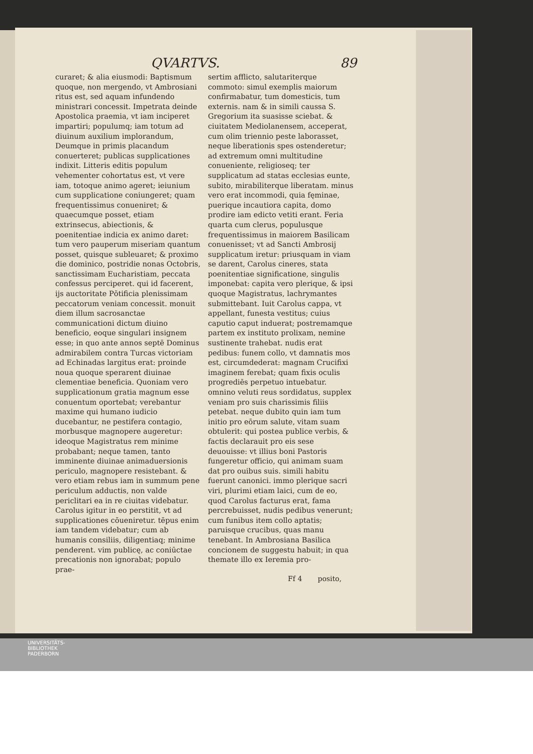QVARTVS. 89
curaret; & alia eiusmodi: Baptismum quoque, non mergendo, vt Ambrosiani ritus est, sed aquam infundendo ministrari concessit. Impetrata deinde Apostolica praemia, vt iam inciperet impartiri; populumq; iam totum ad diuinum auxilium implorandum, Deumque in primis placandum conuerteret; publicas supplicationes indixit. Litteris editis populum vehementer cohortatus est, vt vere iam, totoque animo ageret; ieiunium cum supplicatione coniungeret; quam frequentissimus conueniret; & quaecumque posset, etiam extrinsecus, abiectionis, & poenitentiae indicia ex animo daret: tum vero pauperum miseriam quantum posset, quisque subleuaret; & proximo die dominico, postridie nonas Octobris, sanctissimam Eucharistiam, peccata confessus perciperet. qui id facerent, ijs auctoritate Pōtificia plenissimam peccatorum veniam concessit. monuit diem illum sacrosanctae communicationi dictum diuino beneficio, eoque singulari insignem esse; in quo ante annos septē Dominus admirabilem contra Turcas victoriam ad Echinadas largitus erat: proinde noua quoque sperarent diuinae clementiae beneficia. Quoniam vero supplicationum gratia magnum esse conuentum oportebat; verebantur maxime qui humano iudicio ducebantur, ne pestifera contagio, morbusque magnopere augeretur: ideoque Magistratus rem minime probabant; neque tamen, tanto imminente diuinae animaduersionis periculo, magnopere resistebant. & vero etiam rebus iam in summum pene periculum adductis, non valde periclitari ea in re ciuitas videbatur. Carolus igitur in eo perstitit, vt ad supplicationes cōueniretur. tēpus enim iam tandem videbatur; cum ab humanis consiliis, diligentiaq; minime penderent. vim publicę, ac coniūctae precationis non ignorabat; populo prae-
sertim afflicto, salutariterque commoto: simul exemplis maiorum confirmabatur, tum domesticis, tum externis. nam & in simili caussa S. Gregorium ita suasisse sciebat. & ciuitatem Mediolanensem, acceperat, cum olim triennio peste laborasset, neque liberationis spes ostenderetur; ad extremum omni multitudine conueniente, religioseq; ter supplicatum ad statas ecclesias eunte, subito, mirabiliterque liberatam. minus vero erat incommodi, quia fęminae, puerique incautiora capita, domo prodire iam edicto vetiti erant. Feria quarta cum clerus, populusque frequentissimus in maiorem Basilicam conuenisset; vt ad Sancti Ambrosij supplicatum iretur: priusquam in viam se darent, Carolus cineres, stata poenitentiae significatione, singulis imponebat: capita vero plerique, & ipsi quoque Magistratus, lachrymantes submittebant. Iuit Carolus cappa, vt appellant, funesta vestitus; cuius caputio caput induerat; postremamque partem ex instituto prolixam, nemine sustinente trahebat. nudis erat pedibus: funem collo, vt damnatis mos est, circumdederat: magnam Crucifixi imaginem ferebat; quam fixis oculis progrediēs perpetuo intuebatur. omnino veluti reus sordidatus, supplex veniam pro suis charissimis filiis petebat. neque dubito quin iam tum initio pro eōrum salute, vitam suam obtulerit: qui postea publice verbis, & factis declarauit pro eis sese deuouisse: vt illius boni Pastoris fungeretur officio, qui animam suam dat pro ouibus suis. simili habitu fuerunt canonici. immo plerique sacri viri, plurimi etiam laici, cum de eo, quod Carolus facturus erat, fama percrebuisset, nudis pedibus venerunt; cum funibus item collo aptatis; paruisque crucibus, quas manu tenebant. In Ambrosiana Basilica concionem de suggestu habuit; in qua themate illo ex Ieremia pro-
Ff 4 posito,
UNIVERSITÄTS-
BIBLIOTHEK
PADERBORN